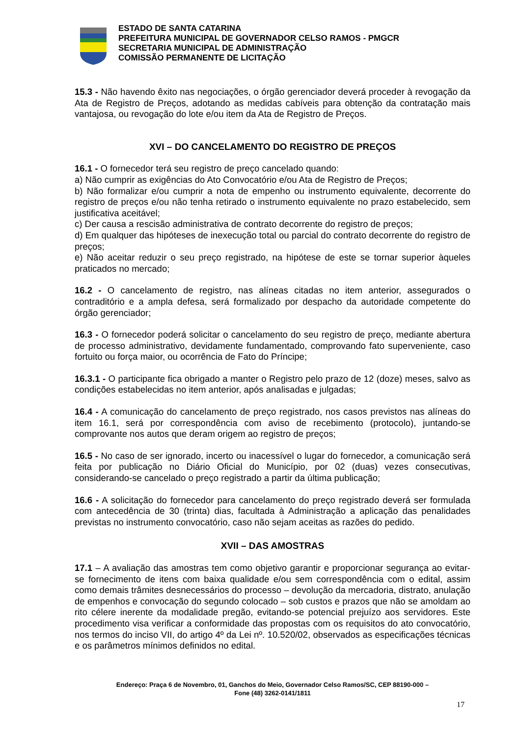ESTADO DE SANTA CATARINA
PREFEITURA MUNICIPAL DE GOVERNADOR CELSO RAMOS - PMGCR
SECRETARIA MUNICIPAL DE ADMINISTRAÇÃO
COMISSÃO PERMANENTE DE LICITAÇÃO
15.3 - Não havendo êxito nas negociações, o órgão gerenciador deverá proceder à revogação da Ata de Registro de Preços, adotando as medidas cabíveis para obtenção da contratação mais vantajosa, ou revogação do lote e/ou item da Ata de Registro de Preços.
XVI – DO CANCELAMENTO DO REGISTRO DE PREÇOS
16.1 - O fornecedor terá seu registro de preço cancelado quando:
a) Não cumprir as exigências do Ato Convocatório e/ou Ata de Registro de Preços;
b) Não formalizar e/ou cumprir a nota de empenho ou instrumento equivalente, decorrente do registro de preços e/ou não tenha retirado o instrumento equivalente no prazo estabelecido, sem justificativa aceitável;
c) Der causa a rescisão administrativa de contrato decorrente do registro de preços;
d) Em qualquer das hipóteses de inexecução total ou parcial do contrato decorrente do registro de preços;
e) Não aceitar reduzir o seu preço registrado, na hipótese de este se tornar superior àqueles praticados no mercado;
16.2 - O cancelamento de registro, nas alíneas citadas no item anterior, assegurados o contraditório e a ampla defesa, será formalizado por despacho da autoridade competente do órgão gerenciador;
16.3 - O fornecedor poderá solicitar o cancelamento do seu registro de preço, mediante abertura de processo administrativo, devidamente fundamentado, comprovando fato superveniente, caso fortuito ou força maior, ou ocorrência de Fato do Príncipe;
16.3.1 - O participante fica obrigado a manter o Registro pelo prazo de 12 (doze) meses, salvo as condições estabelecidas no item anterior, após analisadas e julgadas;
16.4 - A comunicação do cancelamento de preço registrado, nos casos previstos nas alíneas do item 16.1, será por correspondência com aviso de recebimento (protocolo), juntando-se comprovante nos autos que deram origem ao registro de preços;
16.5 - No caso de ser ignorado, incerto ou inacessível o lugar do fornecedor, a comunicação será feita por publicação no Diário Oficial do Município, por 02 (duas) vezes consecutivas, considerando-se cancelado o preço registrado a partir da última publicação;
16.6 - A solicitação do fornecedor para cancelamento do preço registrado deverá ser formulada com antecedência de 30 (trinta) dias, facultada à Administração a aplicação das penalidades previstas no instrumento convocatório, caso não sejam aceitas as razões do pedido.
XVII – DAS AMOSTRAS
17.1 – A avaliação das amostras tem como objetivo garantir e proporcionar segurança ao evitar-se fornecimento de itens com baixa qualidade e/ou sem correspondência com o edital, assim como demais trâmites desnecessários do processo – devolução da mercadoria, distrato, anulação de empenhos e convocação do segundo colocado – sob custos e prazos que não se amoldam ao rito célere inerente da modalidade pregão, evitando-se potencial prejuízo aos servidores. Este procedimento visa verificar a conformidade das propostas com os requisitos do ato convocatório, nos termos do inciso VII, do artigo 4º da Lei nº. 10.520/02, observados as especificações técnicas e os parâmetros mínimos definidos no edital.
Endereço: Praça 6 de Novembro, 01, Ganchos do Meio, Governador Celso Ramos/SC, CEP 88190-000 –
Fone (48) 3262-0141/1811
17